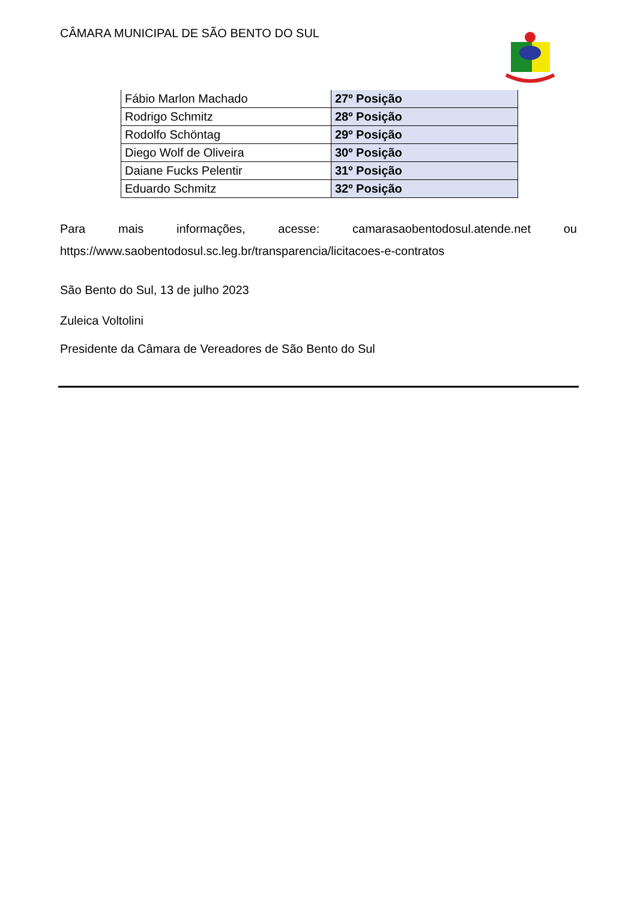CÂMARA MUNICIPAL DE SÃO BENTO DO SUL
| Fábio Marlon Machado | 27º Posição |
| Rodrigo Schmitz | 28º Posição |
| Rodolfo Schöntag | 29º Posição |
| Diego Wolf de Oliveira | 30º Posição |
| Daiane Fucks Pelentir | 31º Posição |
| Eduardo Schmitz | 32º Posição |
Para mais informações, acesse: camarasaobentodosul.atende.net ou
https://www.saobentodosul.sc.leg.br/transparencia/licitacoes-e-contratos
São Bento do Sul, 13 de julho 2023
Zuleica Voltolini
Presidente da Câmara de Vereadores de São Bento do Sul